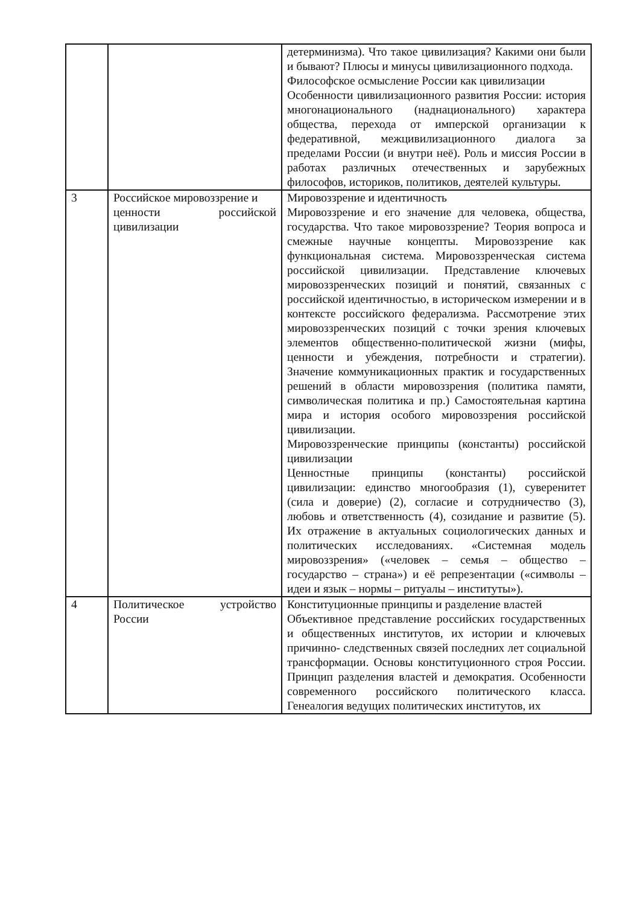| | | детерминизма). Что такое цивилизация? Какими они были и бывают? Плюсы и минусы цивилизационного подхода. Философское осмысление России как цивилизации Особенности цивилизационного развития России: история многонационального (наднационального) характера общества, перехода от имперской организации к федеративной, межцивилизационного диалога за пределами России (и внутри неё). Роль и миссия России в работах различных отечественных и зарубежных философов, историков, политиков, деятелей культуры. |
| 3 | Российское мировоззрение и ценности российской цивилизации | Мировоззрение и идентичность Мировоззрение и его значение для человека, общества, государства. Что такое мировоззрение? Теория вопроса и смежные научные концепты. Мировоззрение как функциональная система. Мировоззренческая система российской цивилизации. Представление ключевых мировоззренческих позиций и понятий, связанных с российской идентичностью, в историческом измерении и в контексте российского федерализма. Рассмотрение этих мировоззренческих позиций с точки зрения ключевых элементов общественно-политической жизни (мифы, ценности и убеждения, потребности и стратегии). Значение коммуникационных практик и государственных решений в области мировоззрения (политика памяти, символическая политика и пр.) Самостоятельная картина мира и история особого мировоззрения российской цивилизации. Мировоззренческие принципы (константы) российской цивилизации Ценностные принципы (константы) российской цивилизации: единство многообразия (1), суверенитет (сила и доверие) (2), согласие и сотрудничество (3), любовь и ответственность (4), созидание и развитие (5). Их отражение в актуальных социологических данных и политических исследованиях. «Системная модель мировоззрения» («человек – семья – общество – государство – страна») и её репрезентации («символы – идеи и язык – нормы – ритуалы – институты»). |
| 4 | Политическое устройство России | Конституционные принципы и разделение властей Объективное представление российских государственных и общественных институтов, их истории и ключевых причинно- следственных связей последних лет социальной трансформации. Основы конституционного строя России. Принцип разделения властей и демократия. Особенности современного российского политического класса. Генеалогия ведущих политических институтов, их |